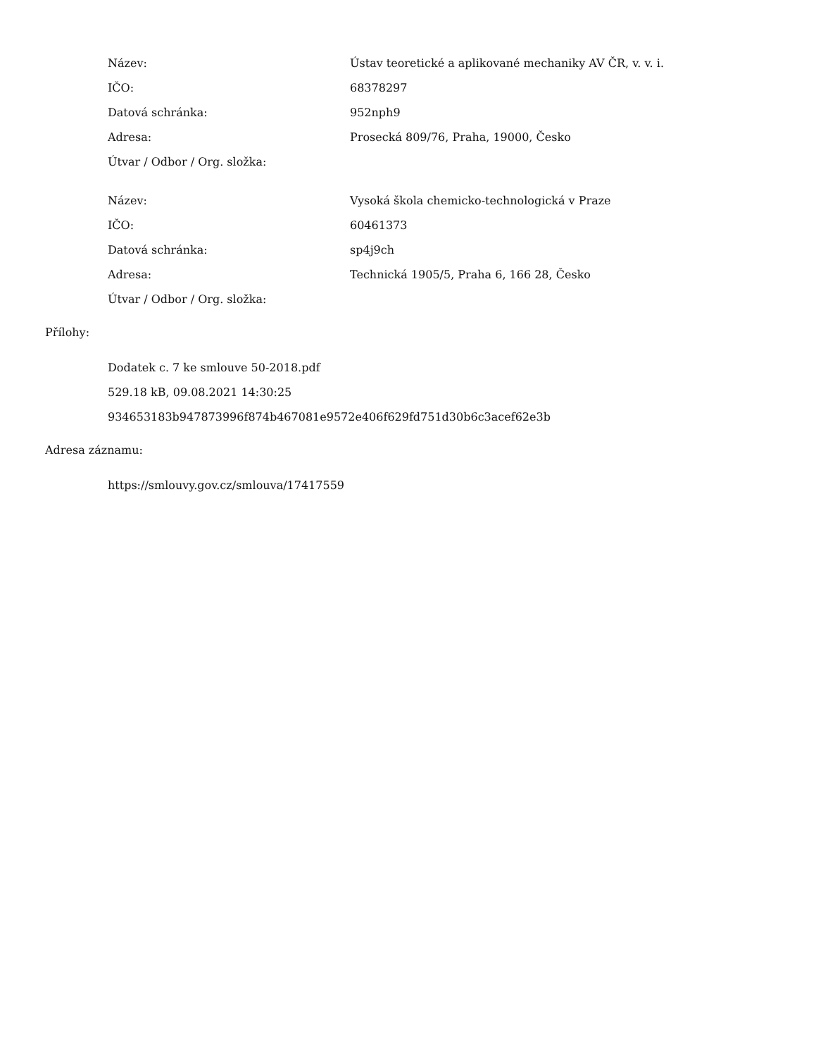| Název: | Ústav teoretické a aplikované mechaniky AV ČR, v. v. i. |
| IČO: | 68378297 |
| Datová schránka: | 952nph9 |
| Adresa: | Prosecká 809/76, Praha, 19000, Česko |
| Útvar / Odbor / Org. složka: | |
| Název: | Vysoká škola chemicko-technologická v Praze |
| IČO: | 60461373 |
| Datová schránka: | sp4j9ch |
| Adresa: | Technická 1905/5, Praha 6, 166 28, Česko |
| Útvar / Odbor / Org. složka: | |
Přílohy:
Dodatek c. 7 ke smlouve 50-2018.pdf
529.18 kB, 09.08.2021 14:30:25
934653183b947873996f874b467081e9572e406f629fd751d30b6c3acef62e3b
Adresa záznamu:
https://smlouvy.gov.cz/smlouva/17417559